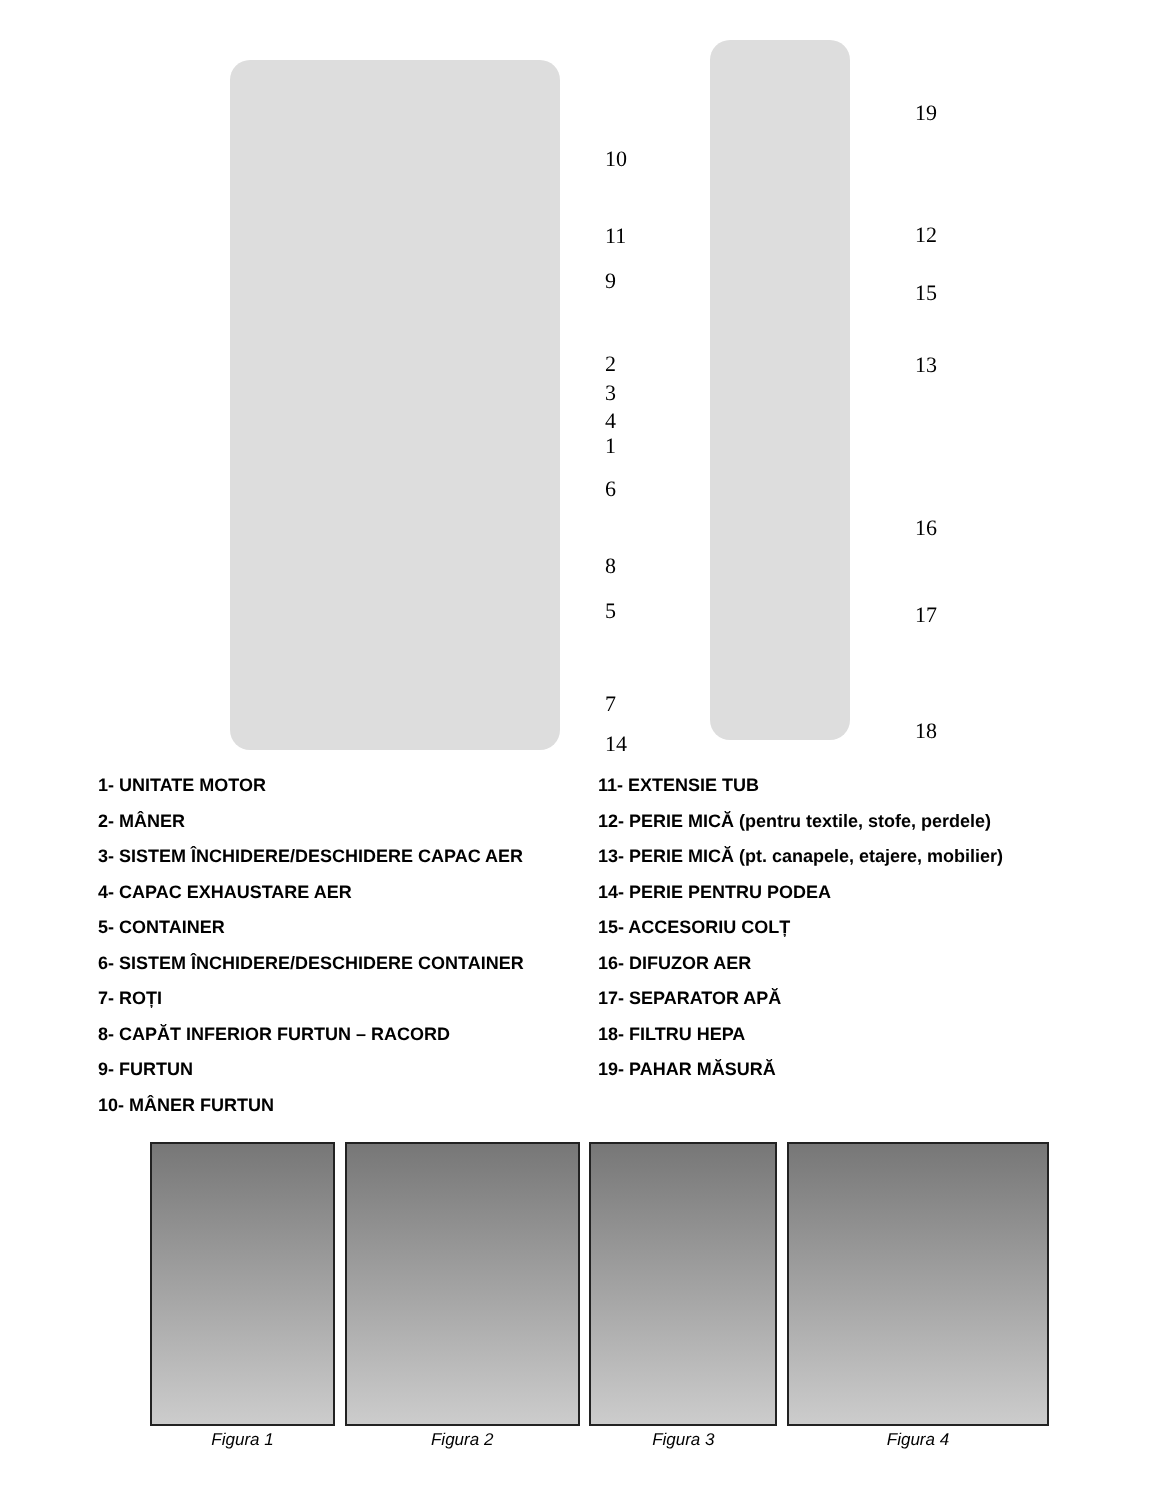10
11
9
2
3
4
1
6
8
5
7
14
19
12
15
13
16
17
18
1- UNITATE MOTOR
2- MÂNER
3- SISTEM ÎNCHIDERE/DESCHIDERE CAPAC AER
4- CAPAC EXHAUSTARE AER
5- CONTAINER
6- SISTEM ÎNCHIDERE/DESCHIDERE CONTAINER
7- ROȚI
8- CAPĂT INFERIOR FURTUN – RACORD
9- FURTUN
10- MÂNER FURTUN
11- EXTENSIE TUB
12- PERIE MICĂ (pentru textile, stofe, perdele)
13- PERIE MICĂ (pt. canapele, etajere, mobilier)
14- PERIE PENTRU PODEA
15- ACCESORIU COLȚ
16- DIFUZOR AER
17- SEPARATOR APĂ
18- FILTRU HEPA
19- PAHAR MĂSURĂ
Figura 1 Figura 2 Figura 3 Figura 4